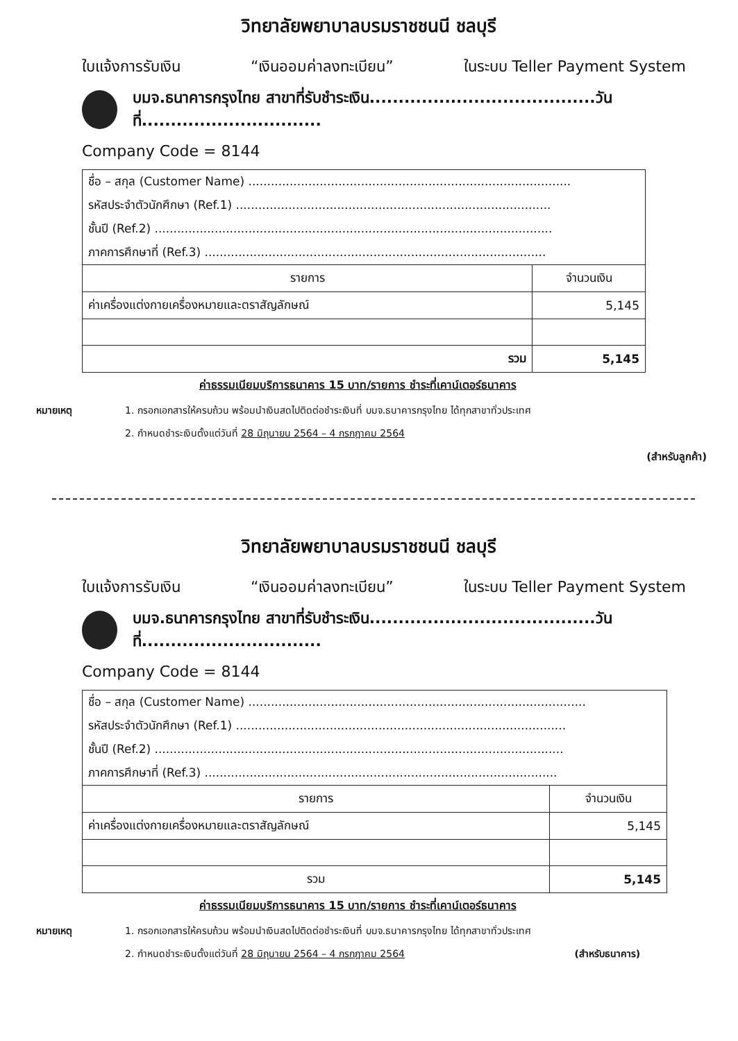วิทยาลัยพยาบาลบรมราชชนนี ชลบุรี
ใบแจ้งการรับเงิน “เงินออมค่าลงทะเบียน” ในระบบ Teller Payment System
บมจ.ธนาคารกรุงไทย สาขาที่รับชำระเงิน.......................................วันที่...............................
Company Code = 8144
| ชื่อ – สกุล (Customer Name) ...................................................................................... | |
| รหัสประจำตัวนักศึกษา (Ref.1) .................................................................................... | |
| ชั้นปี (Ref.2) .......................................................................................................... | |
| ภาคการศึกษาที่ (Ref.3) ........................................................................................... | |
| รายการ | จำนวนเงิน |
| ค่าเครื่องแต่งกายเครื่องหมายและตราสัญลักษณ์ | 5,145 |
| รวม | 5,145 |
ค่าธรรมเนียมบริการธนาคาร 15 บาท/รายการ ชำระที่เคาน์เตอร์ธนาคาร
หมายเหตุ 1. กรอกเอกสารให้ครบถ้วน พร้อมนำเงินสดไปติดต่อชำระเงินที่ บมจ.ธนาคารกรุงไทย ได้ทุกสาขาทั่วประเทศ
2. กำหนดชำระเงินตั้งแต่วันที่ 28 มิถุนายน 2564 – 4 กรกฎาคม 2564
(สำหรับลูกค้า)
วิทยาลัยพยาบาลบรมราชชนนี ชลบุรี
ใบแจ้งการรับเงิน “เงินออมค่าลงทะเบียน” ในระบบ Teller Payment System
บมจ.ธนาคารกรุงไทย สาขาที่รับชำระเงิน.......................................วันที่...............................
Company Code = 8144
| ชื่อ – สกุล (Customer Name) .......................................................................................... | |
| รหัสประจำตัวนักศึกษา (Ref.1) ........................................................................................ | |
| ชั้นปี (Ref.2) ............................................................................................................. | |
| ภาคการศึกษาที่ (Ref.3) .............................................................................................. | |
| รายการ | จำนวนเงิน |
| ค่าเครื่องแต่งกายเครื่องหมายและตราสัญลักษณ์ | 5,145 |
| รวม | 5,145 |
ค่าธรรมเนียมบริการธนาคาร 15 บาท/รายการ ชำระที่เคาน์เตอร์ธนาคาร
หมายเหตุ 1. กรอกเอกสารให้ครบถ้วน พร้อมนำเงินสดไปติดต่อชำระเงินที่ บมจ.ธนาคารกรุงไทย ได้ทุกสาขาทั่วประเทศ
2. กำหนดชำระเงินตั้งแต่วันที่ 28 มิถุนายน 2564 – 4 กรกฎาคม 2564 (สำหรับธนาคาร)